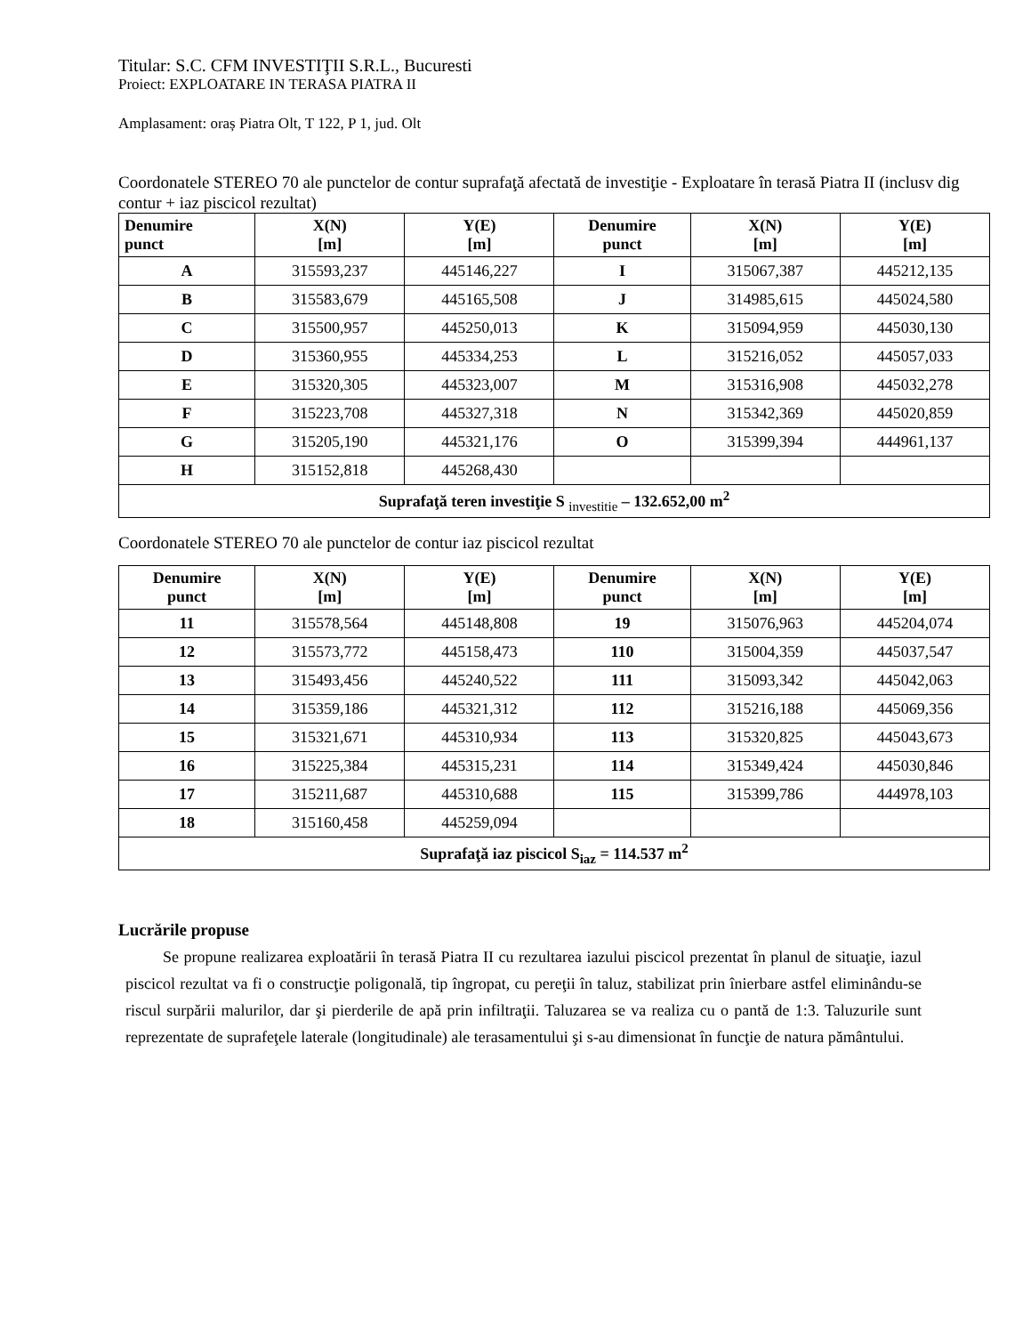Titular: S.C. CFM INVESTIŢII S.R.L., Bucuresti
Proiect: EXPLOATARE IN TERASA PIATRA II
Amplasament: oraș Piatra Olt, T 122, P 1, jud. Olt
Coordonatele STEREO 70 ale punctelor de contur suprafaţă afectată de investiţie - Exploatare în terasă Piatra II (inclusv dig contur + iaz piscicol rezultat)
| Denumire punct | X(N) [m] | Y(E) [m] | Denumire punct | X(N) [m] | Y(E) [m] |
| --- | --- | --- | --- | --- | --- |
| A | 315593,237 | 445146,227 | I | 315067,387 | 445212,135 |
| B | 315583,679 | 445165,508 | J | 314985,615 | 445024,580 |
| C | 315500,957 | 445250,013 | K | 315094,959 | 445030,130 |
| D | 315360,955 | 445334,253 | L | 315216,052 | 445057,033 |
| E | 315320,305 | 445323,007 | M | 315316,908 | 445032,278 |
| F | 315223,708 | 445327,318 | N | 315342,369 | 445020,859 |
| G | 315205,190 | 445321,176 | O | 315399,394 | 444961,137 |
| H | 315152,818 | 445268,430 | | | |
| Suprafaţă teren investiţie S <sub>investitie</sub> – 132.652,00 m<sup>2</sup> | | | | | |
Coordonatele STEREO 70 ale punctelor de contur iaz piscicol rezultat
| Denumire punct | X(N) [m] | Y(E) [m] | Denumire punct | X(N) [m] | Y(E) [m] |
| --- | --- | --- | --- | --- | --- |
| 11 | 315578,564 | 445148,808 | 19 | 315076,963 | 445204,074 |
| 12 | 315573,772 | 445158,473 | 110 | 315004,359 | 445037,547 |
| 13 | 315493,456 | 445240,522 | 111 | 315093,342 | 445042,063 |
| 14 | 315359,186 | 445321,312 | 112 | 315216,188 | 445069,356 |
| 15 | 315321,671 | 445310,934 | 113 | 315320,825 | 445043,673 |
| 16 | 315225,384 | 445315,231 | 114 | 315349,424 | 445030,846 |
| 17 | 315211,687 | 445310,688 | 115 | 315399,786 | 444978,103 |
| 18 | 315160,458 | 445259,094 | | | |
| Suprafaţă iaz piscicol S<sub>iaz</sub> = 114.537 m<sup>2</sup> | | | | | |
Lucrările propuse
Se propune realizarea exploatării în terasă Piatra II cu rezultarea iazului piscicol prezentat în planul de situaţie, iazul piscicol rezultat va fi o construcţie poligonală, tip îngropat, cu pereţii în taluz, stabilizat prin înierbare astfel eliminându-se riscul surpării malurilor, dar şi pierderile de apă prin infiltraţii. Taluzarea se va realiza cu o pantă de 1:3. Taluzurile sunt reprezentate de suprafeţele laterale (longitudinale) ale terasamentului şi s-au dimensionat în funcţie de natura pământului.